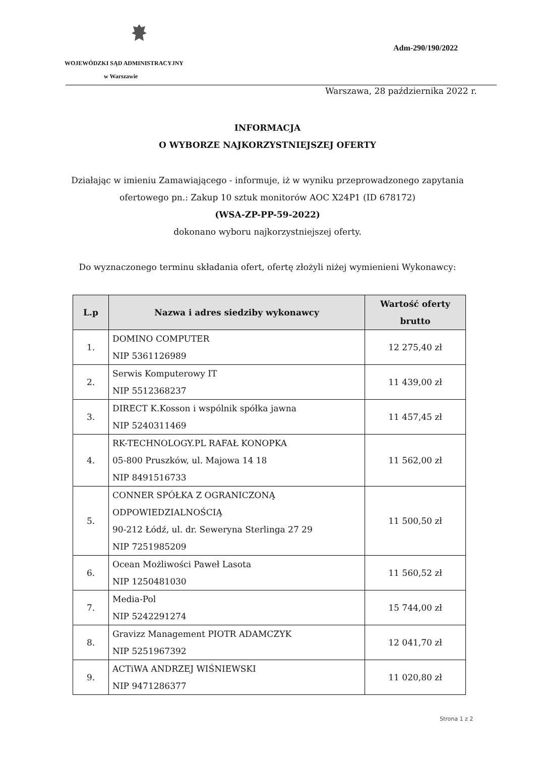Adm-290/190/2022
WOJEWÓDZKI SĄD ADMINISTRACYJNY
w Warszawie
Warszawa, 28 października 2022 r.
INFORMACJA
O WYBORZE NAJKORZYSTNIEJSZEJ OFERTY
Działając w imieniu Zamawiającego - informuje, iż w wyniku przeprowadzonego zapytania
ofertowego pn.: Zakup 10 sztuk monitorów AOC X24P1 (ID 678172)
(WSA-ZP-PP-59-2022)
dokonano wyboru najkorzystniejszej oferty.
Do wyznaczonego terminu składania ofert, ofertę złożyli niżej wymienieni Wykonawcy:
| L.p | Nazwa i adres siedziby wykonawcy | Wartość oferty brutto |
| --- | --- | --- |
| 1. | DOMINO COMPUTER NIP 5361126989 | 12 275,40 zł |
| 2. | Serwis Komputerowy IT NIP 5512368237 | 11 439,00 zł |
| 3. | DIRECT K.Kosson i wspólnik spółka jawna NIP 5240311469 | 11 457,45 zł |
| 4. | RK-TECHNOLOGY.PL RAFAŁ KONOPKA 05-800 Pruszków, ul. Majowa 14 18 NIP 8491516733 | 11 562,00 zł |
| 5. | CONNER SPÓŁKA Z OGRANICZONĄ ODPOWIEDZIALNOŚCIĄ 90-212 Łódź, ul. dr. Seweryna Sterlinga 27 29 NIP 7251985209 | 11 500,50 zł |
| 6. | Ocean Możliwości Paweł Lasota NIP 1250481030 | 11 560,52 zł |
| 7. | Media-Pol NIP 5242291274 | 15 744,00 zł |
| 8. | Gravizz Management PIOTR ADAMCZYK NIP 5251967392 | 12 041,70 zł |
| 9. | ACTiWA ANDRZEJ WIŚNIEWSKI NIP 9471286377 | 11 020,80 zł |
Strona 1 z 2